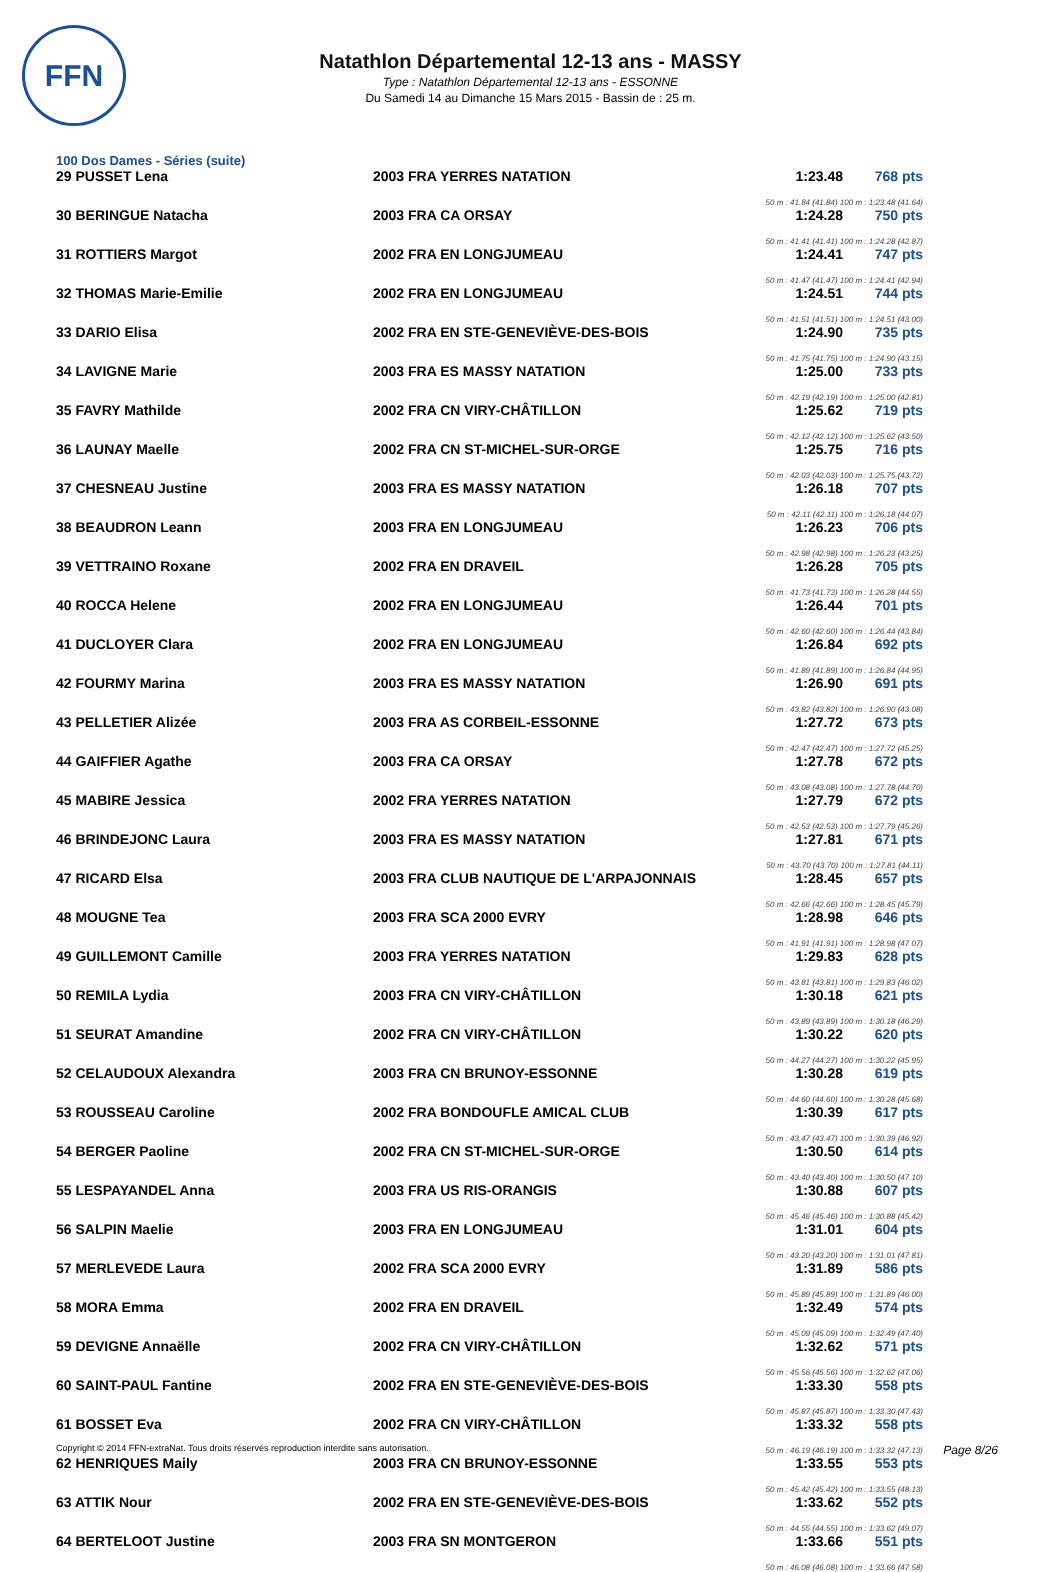FFN
Natathlon Départemental 12-13 ans - MASSY
Type : Natathlon Départemental 12-13 ans - ESSONNE
Du Samedi 14 au Dimanche 15 Mars 2015 - Bassin de : 25 m.
100 Dos Dames - Séries (suite)
| 29 PUSSET Lena | 2003 FRA YERRES NATATION | 1:23.48 | 768 pts |
| 50 m : 41.84 (41.84) 100 m : 1:23.48 (41.64) | | | |
| 30 BERINGUE Natacha | 2003 FRA CA ORSAY | 1:24.28 | 750 pts |
| 50 m : 41.41 (41.41) 100 m : 1:24.28 (42.87) | | | |
| 31 ROTTIERS Margot | 2002 FRA EN LONGJUMEAU | 1:24.41 | 747 pts |
| 50 m : 41.47 (41.47) 100 m : 1:24.41 (42.94) | | | |
| 32 THOMAS Marie-Emilie | 2002 FRA EN LONGJUMEAU | 1:24.51 | 744 pts |
| 50 m : 41.51 (41.51) 100 m : 1:24.51 (43.00) | | | |
| 33 DARIO Elisa | 2002 FRA EN STE-GENEVIÈVE-DES-BOIS | 1:24.90 | 735 pts |
| 50 m : 41.75 (41.75) 100 m : 1:24.90 (43.15) | | | |
| 34 LAVIGNE Marie | 2003 FRA ES MASSY NATATION | 1:25.00 | 733 pts |
| 50 m : 42.19 (42.19) 100 m : 1:25.00 (42.81) | | | |
| 35 FAVRY Mathilde | 2002 FRA CN VIRY-CHÂTILLON | 1:25.62 | 719 pts |
| 50 m : 42.12 (42.12) 100 m : 1:25.62 (43.50) | | | |
| 36 LAUNAY Maelle | 2002 FRA CN ST-MICHEL-SUR-ORGE | 1:25.75 | 716 pts |
| 50 m : 42.03 (42.03) 100 m : 1:25.75 (43.72) | | | |
| 37 CHESNEAU Justine | 2003 FRA ES MASSY NATATION | 1:26.18 | 707 pts |
| 50 m : 42.11 (42.11) 100 m : 1:26.18 (44.07) | | | |
| 38 BEAUDRON Leann | 2003 FRA EN LONGJUMEAU | 1:26.23 | 706 pts |
| 50 m : 42.98 (42.98) 100 m : 1:26.23 (43.25) | | | |
| 39 VETTRAINO Roxane | 2002 FRA EN DRAVEIL | 1:26.28 | 705 pts |
| 50 m : 41.73 (41.73) 100 m : 1:26.28 (44.55) | | | |
| 40 ROCCA Helene | 2002 FRA EN LONGJUMEAU | 1:26.44 | 701 pts |
| 50 m : 42.60 (42.60) 100 m : 1:26.44 (43.84) | | | |
| 41 DUCLOYER Clara | 2002 FRA EN LONGJUMEAU | 1:26.84 | 692 pts |
| 50 m : 41.89 (41.89) 100 m : 1:26.84 (44.95) | | | |
| 42 FOURMY Marina | 2003 FRA ES MASSY NATATION | 1:26.90 | 691 pts |
| 50 m : 43.82 (43.82) 100 m : 1:26.90 (43.08) | | | |
| 43 PELLETIER Alizée | 2003 FRA AS CORBEIL-ESSONNE | 1:27.72 | 673 pts |
| 50 m : 42.47 (42.47) 100 m : 1:27.72 (45.25) | | | |
| 44 GAIFFIER Agathe | 2003 FRA CA ORSAY | 1:27.78 | 672 pts |
| 50 m : 43.08 (43.08) 100 m : 1:27.78 (44.70) | | | |
| 45 MABIRE Jessica | 2002 FRA YERRES NATATION | 1:27.79 | 672 pts |
| 50 m : 42.53 (42.53) 100 m : 1:27.79 (45.26) | | | |
| 46 BRINDEJONC Laura | 2003 FRA ES MASSY NATATION | 1:27.81 | 671 pts |
| 50 m : 43.70 (43.70) 100 m : 1:27.81 (44.11) | | | |
| 47 RICARD Elsa | 2003 FRA CLUB NAUTIQUE DE L'ARPAJONNAIS | 1:28.45 | 657 pts |
| 50 m : 42.66 (42.66) 100 m : 1:28.45 (45.79) | | | |
| 48 MOUGNE Tea | 2003 FRA SCA 2000 EVRY | 1:28.98 | 646 pts |
| 50 m : 41.91 (41.91) 100 m : 1:28.98 (47.07) | | | |
| 49 GUILLEMONT Camille | 2003 FRA YERRES NATATION | 1:29.83 | 628 pts |
| 50 m : 43.81 (43.81) 100 m : 1:29.83 (46.02) | | | |
| 50 REMILA Lydia | 2003 FRA CN VIRY-CHÂTILLON | 1:30.18 | 621 pts |
| 50 m : 43.89 (43.89) 100 m : 1:30.18 (46.29) | | | |
| 51 SEURAT Amandine | 2002 FRA CN VIRY-CHÂTILLON | 1:30.22 | 620 pts |
| 50 m : 44.27 (44.27) 100 m : 1:30.22 (45.95) | | | |
| 52 CELAUDOUX Alexandra | 2003 FRA CN BRUNOY-ESSONNE | 1:30.28 | 619 pts |
| 50 m : 44.60 (44.60) 100 m : 1:30.28 (45.68) | | | |
| 53 ROUSSEAU Caroline | 2002 FRA BONDOUFLE AMICAL CLUB | 1:30.39 | 617 pts |
| 50 m : 43.47 (43.47) 100 m : 1:30.39 (46.92) | | | |
| 54 BERGER Paoline | 2002 FRA CN ST-MICHEL-SUR-ORGE | 1:30.50 | 614 pts |
| 50 m : 43.40 (43.40) 100 m : 1:30.50 (47.10) | | | |
| 55 LESPAYANDEL Anna | 2003 FRA US RIS-ORANGIS | 1:30.88 | 607 pts |
| 50 m : 45.46 (45.46) 100 m : 1:30.88 (45.42) | | | |
| 56 SALPIN Maelie | 2003 FRA EN LONGJUMEAU | 1:31.01 | 604 pts |
| 50 m : 43.20 (43.20) 100 m : 1:31.01 (47.81) | | | |
| 57 MERLEVEDE Laura | 2002 FRA SCA 2000 EVRY | 1:31.89 | 586 pts |
| 50 m : 45.89 (45.89) 100 m : 1:31.89 (46.00) | | | |
| 58 MORA Emma | 2002 FRA EN DRAVEIL | 1:32.49 | 574 pts |
| 50 m : 45.09 (45.09) 100 m : 1:32.49 (47.40) | | | |
| 59 DEVIGNE Annaëlle | 2002 FRA CN VIRY-CHÂTILLON | 1:32.62 | 571 pts |
| 50 m : 45.56 (45.56) 100 m : 1:32.62 (47.06) | | | |
| 60 SAINT-PAUL Fantine | 2002 FRA EN STE-GENEVIÈVE-DES-BOIS | 1:33.30 | 558 pts |
| 50 m : 45.87 (45.87) 100 m : 1:33.30 (47.43) | | | |
| 61 BOSSET Eva | 2002 FRA CN VIRY-CHÂTILLON | 1:33.32 | 558 pts |
| 50 m : 46.19 (46.19) 100 m : 1:33.32 (47.13) | | | |
| 62 HENRIQUES Maily | 2003 FRA CN BRUNOY-ESSONNE | 1:33.55 | 553 pts |
| 50 m : 45.42 (45.42) 100 m : 1:33.55 (48.13) | | | |
| 63 ATTIK Nour | 2002 FRA EN STE-GENEVIÈVE-DES-BOIS | 1:33.62 | 552 pts |
| 50 m : 44.55 (44.55) 100 m : 1:33.62 (49.07) | | | |
| 64 BERTELOOT Justine | 2003 FRA SN MONTGERON | 1:33.66 | 551 pts |
| 50 m : 46.08 (46.08) 100 m : 1:33.66 (47.58) | | | |
Copyright © 2014 FFN-extraNat. Tous droits réservés reproduction interdite sans autorisation. Page 8/26